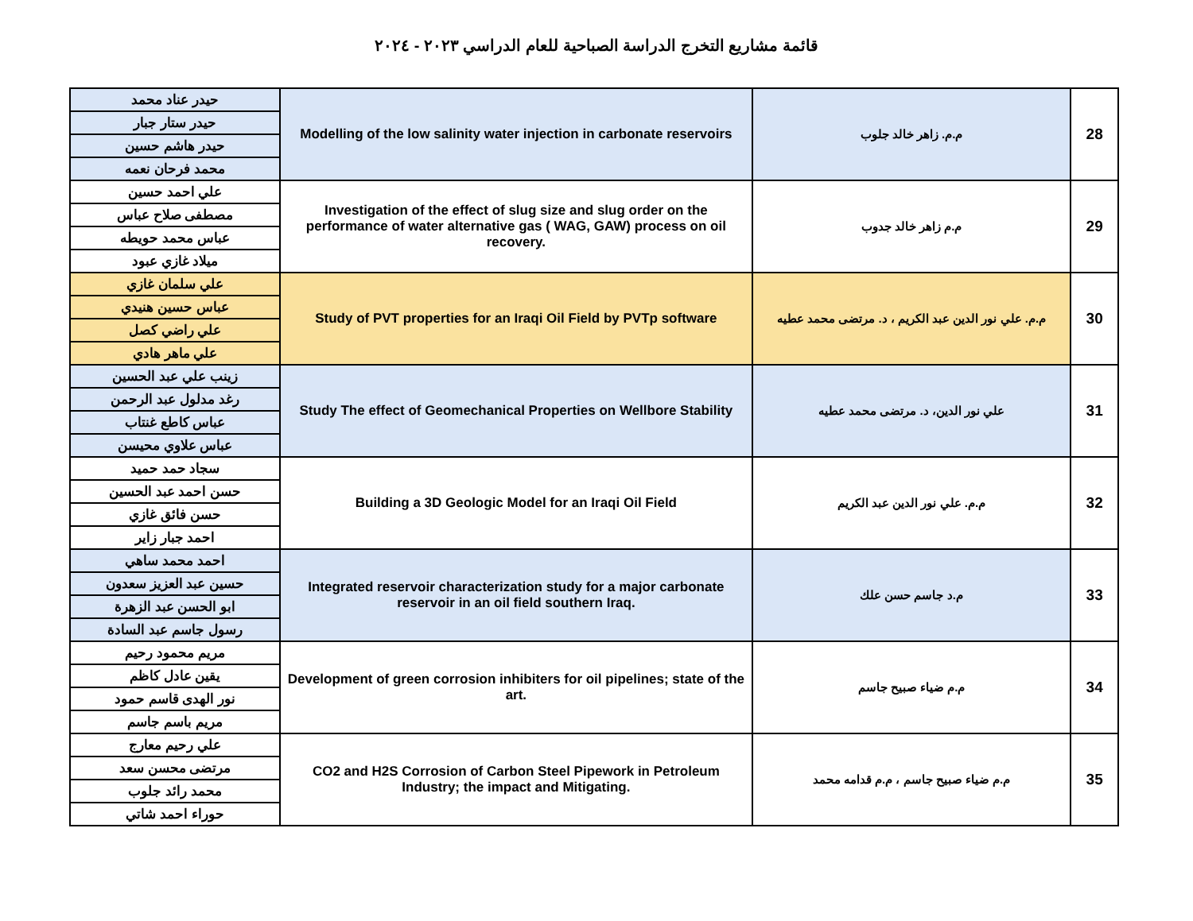قائمة مشاريع التخرج الدراسة الصباحية للعام الدراسي ٢٠٢٣ - ٢٠٢٤
| حيدر عناد محمد | Modelling of the low salinity water injection in carbonate reservoirs | م.م. زاهر خالد جلوب | 28 |
| حيدر ستار جبار | | | |
| حيدر هاشم حسين | | | |
| محمد فرحان نعمه | | | |
| علي احمد حسين | Investigation of the effect of slug size and slug order on the performance of water alternative gas ( WAG, GAW) process on oil recovery. | م.م زاهر خالد جدوب | 29 |
| مصطفى صلاح عباس | | | |
| عباس محمد حويطه | | | |
| ميلاد غازي عبود | | | |
| علي سلمان غازي | Study of PVT properties for an Iraqi Oil Field by PVTp software | م.م. علي نور الدين عبد الكريم ، د. مرتضى محمد عطيه | 30 |
| عباس حسين هنيدي | | | |
| علي راضي كصل | | | |
| علي ماهر هادي | | | |
| زينب علي عبد الحسين | Study The effect of Geomechanical Properties on Wellbore Stability | علي نور الدين، د. مرتضى محمد عطيه | 31 |
| رغد مدلول عبد الرحمن | | | |
| عباس كاطع غنتاب | | | |
| عباس علاوي محيسن | | | |
| سجاد حمد حميد | Building a 3D Geologic Model for an Iraqi Oil Field | م.م. علي نور الدين عبد الكريم | 32 |
| حسن احمد عبد الحسين | | | |
| حسن فائق غازي | | | |
| احمد جبار زاير | | | |
| احمد محمد ساهي | Integrated reservoir characterization study for a major carbonate reservoir in an oil field southern Iraq. | م.د جاسم حسن علك | 33 |
| حسين عبد العزيز سعدون | | | |
| ابو الحسن عبد الزهرة | | | |
| رسول جاسم عبد السادة | | | |
| مريم محمود رحيم | Development of green corrosion inhibiters for oil pipelines; state of the art. | م.م ضياء صبيح جاسم | 34 |
| يقين عادل كاظم | | | |
| نور الهدى قاسم حمود | | | |
| مريم باسم جاسم | | | |
| علي رحيم معارج | CO2 and H2S Corrosion of Carbon Steel Pipework in Petroleum Industry; the impact and Mitigating. | م.م ضياء صبيح جاسم ، م.م قدامه محمد | 35 |
| مرتضى محسن سعد | | | |
| محمد رائد جلوب | | | |
| حوراء احمد شاتي | | | |